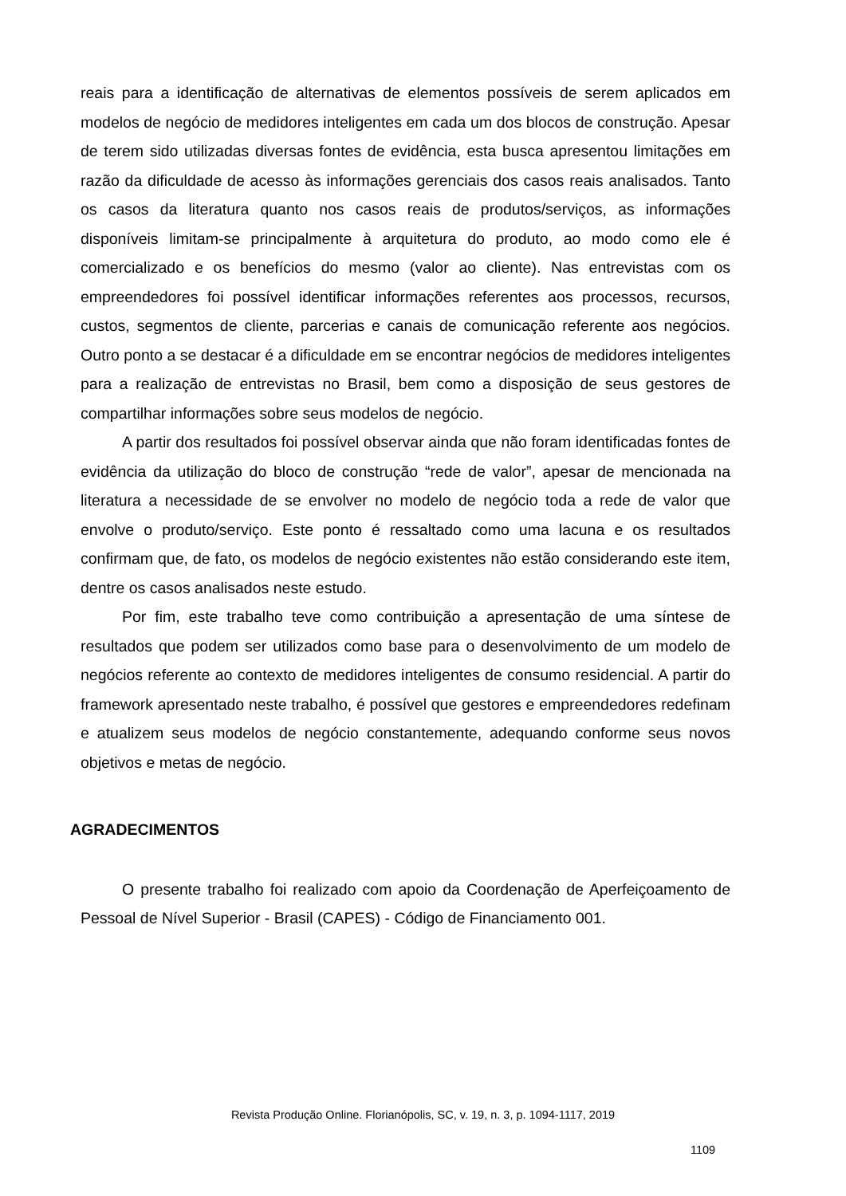reais para a identificação de alternativas de elementos possíveis de serem aplicados em modelos de negócio de medidores inteligentes em cada um dos blocos de construção. Apesar de terem sido utilizadas diversas fontes de evidência, esta busca apresentou limitações em razão da dificuldade de acesso às informações gerenciais dos casos reais analisados. Tanto os casos da literatura quanto nos casos reais de produtos/serviços, as informações disponíveis limitam-se principalmente à arquitetura do produto, ao modo como ele é comercializado e os benefícios do mesmo (valor ao cliente). Nas entrevistas com os empreendedores foi possível identificar informações referentes aos processos, recursos, custos, segmentos de cliente, parcerias e canais de comunicação referente aos negócios. Outro ponto a se destacar é a dificuldade em se encontrar negócios de medidores inteligentes para a realização de entrevistas no Brasil, bem como a disposição de seus gestores de compartilhar informações sobre seus modelos de negócio.
A partir dos resultados foi possível observar ainda que não foram identificadas fontes de evidência da utilização do bloco de construção “rede de valor”, apesar de mencionada na literatura a necessidade de se envolver no modelo de negócio toda a rede de valor que envolve o produto/serviço. Este ponto é ressaltado como uma lacuna e os resultados confirmam que, de fato, os modelos de negócio existentes não estão considerando este item, dentre os casos analisados neste estudo.
Por fim, este trabalho teve como contribuição a apresentação de uma síntese de resultados que podem ser utilizados como base para o desenvolvimento de um modelo de negócios referente ao contexto de medidores inteligentes de consumo residencial. A partir do framework apresentado neste trabalho, é possível que gestores e empreendedores redefinam e atualizem seus modelos de negócio constantemente, adequando conforme seus novos objetivos e metas de negócio.
AGRADECIMENTOS
O presente trabalho foi realizado com apoio da Coordenação de Aperfeiçoamento de Pessoal de Nível Superior - Brasil (CAPES) - Código de Financiamento 001.
Revista Produção Online. Florianópolis, SC, v. 19, n. 3, p. 1094-1117, 2019
1109